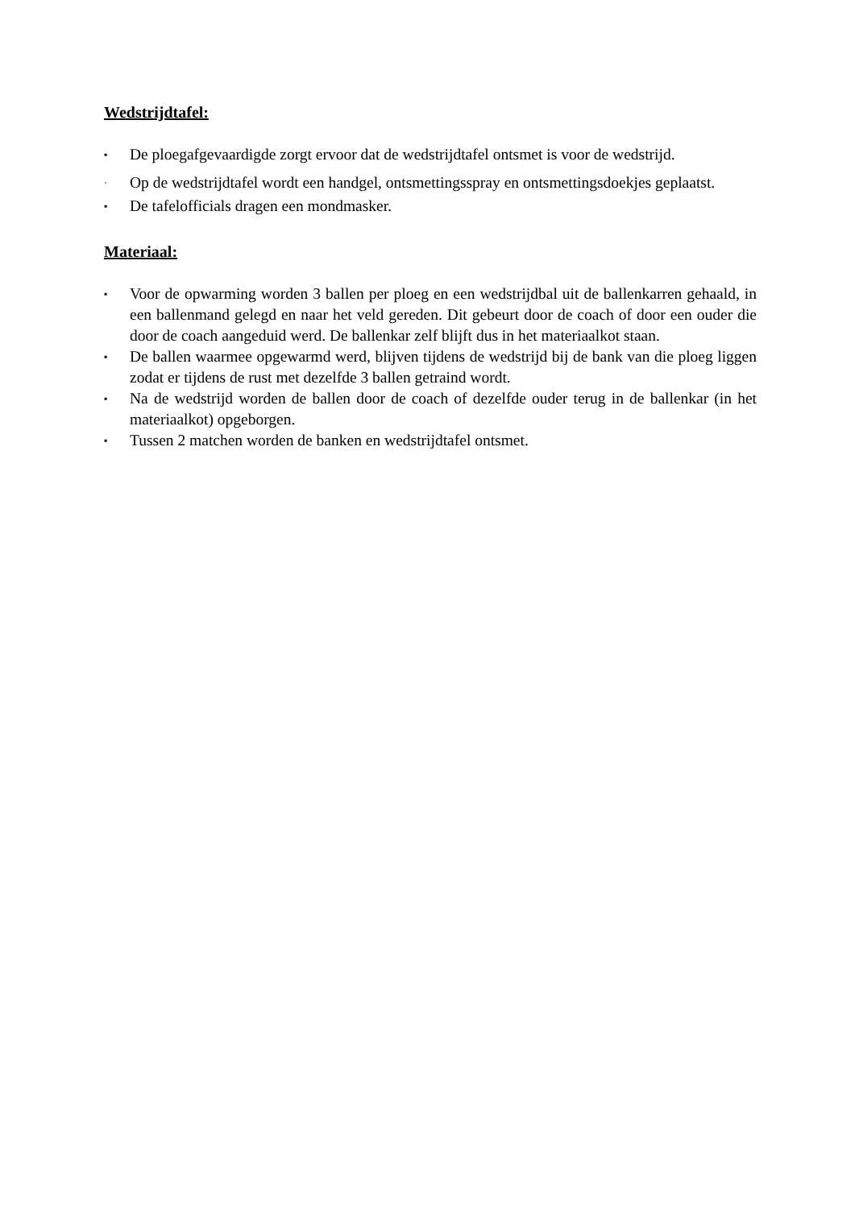Wedstrijdtafel:
▪ De ploegafgevaardigde zorgt ervoor dat de wedstrijdtafel ontsmet is voor de wedstrijd.
· Op de wedstrijdtafel wordt een handgel, ontsmettingsspray en ontsmettingsdoekjes geplaatst.
▪ De tafelofficials dragen een mondmasker.
Materiaal:
▪ Voor de opwarming worden 3 ballen per ploeg en een wedstrijdbal uit de ballenkarren gehaald, in een ballenmand gelegd en naar het veld gereden. Dit gebeurt door de coach of door een ouder die door de coach aangeduid werd. De ballenkar zelf blijft dus in het materiaalkot staan.
▪ De ballen waarmee opgewarmd werd, blijven tijdens de wedstrijd bij de bank van die ploeg liggen zodat er tijdens de rust met dezelfde 3 ballen getraind wordt.
▪ Na de wedstrijd worden de ballen door de coach of dezelfde ouder terug in de ballenkar (in het materiaalkot) opgeborgen.
▪ Tussen 2 matchen worden de banken en wedstrijdtafel ontsmet.